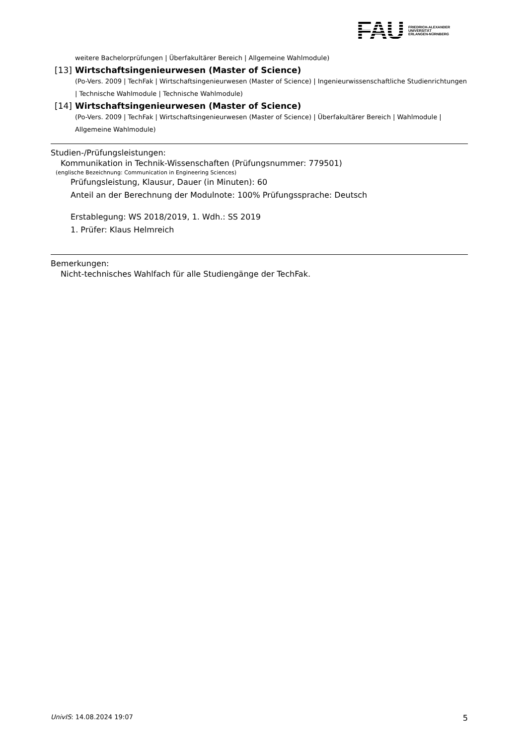FAU
FRIEDRICH-ALEXANDER
UNIVERSITÄT
ERLANGEN-NÜRNBERG
weitere Bachelorprüfungen | Überfakultärer Bereich | Allgemeine Wahlmodule)
[13] Wirtschaftsingenieurwesen (Master of Science)
(Po-Vers. 2009 | TechFak | Wirtschaftsingenieurwesen (Master of Science) | Ingenieurwissenschaftliche Studienrichtungen | Technische Wahlmodule | Technische Wahlmodule)
[14] Wirtschaftsingenieurwesen (Master of Science)
(Po-Vers. 2009 | TechFak | Wirtschaftsingenieurwesen (Master of Science) | Überfakultärer Bereich | Wahlmodule | Allgemeine Wahlmodule)
Studien-/Prüfungsleistungen:
Kommunikation in Technik-Wissenschaften (Prüfungsnummer: 779501)
(englische Bezeichnung: Communication in Engineering Sciences)
Prüfungsleistung, Klausur, Dauer (in Minuten): 60
Anteil an der Berechnung der Modulnote: 100% Prüfungssprache: Deutsch
Erstablegung: WS 2018/2019, 1. Wdh.: SS 2019
1. Prüfer: Klaus Helmreich
Bemerkungen:
Nicht-technisches Wahlfach für alle Studiengänge der TechFak.
UnivIS: 14.08.2024 19:07 5